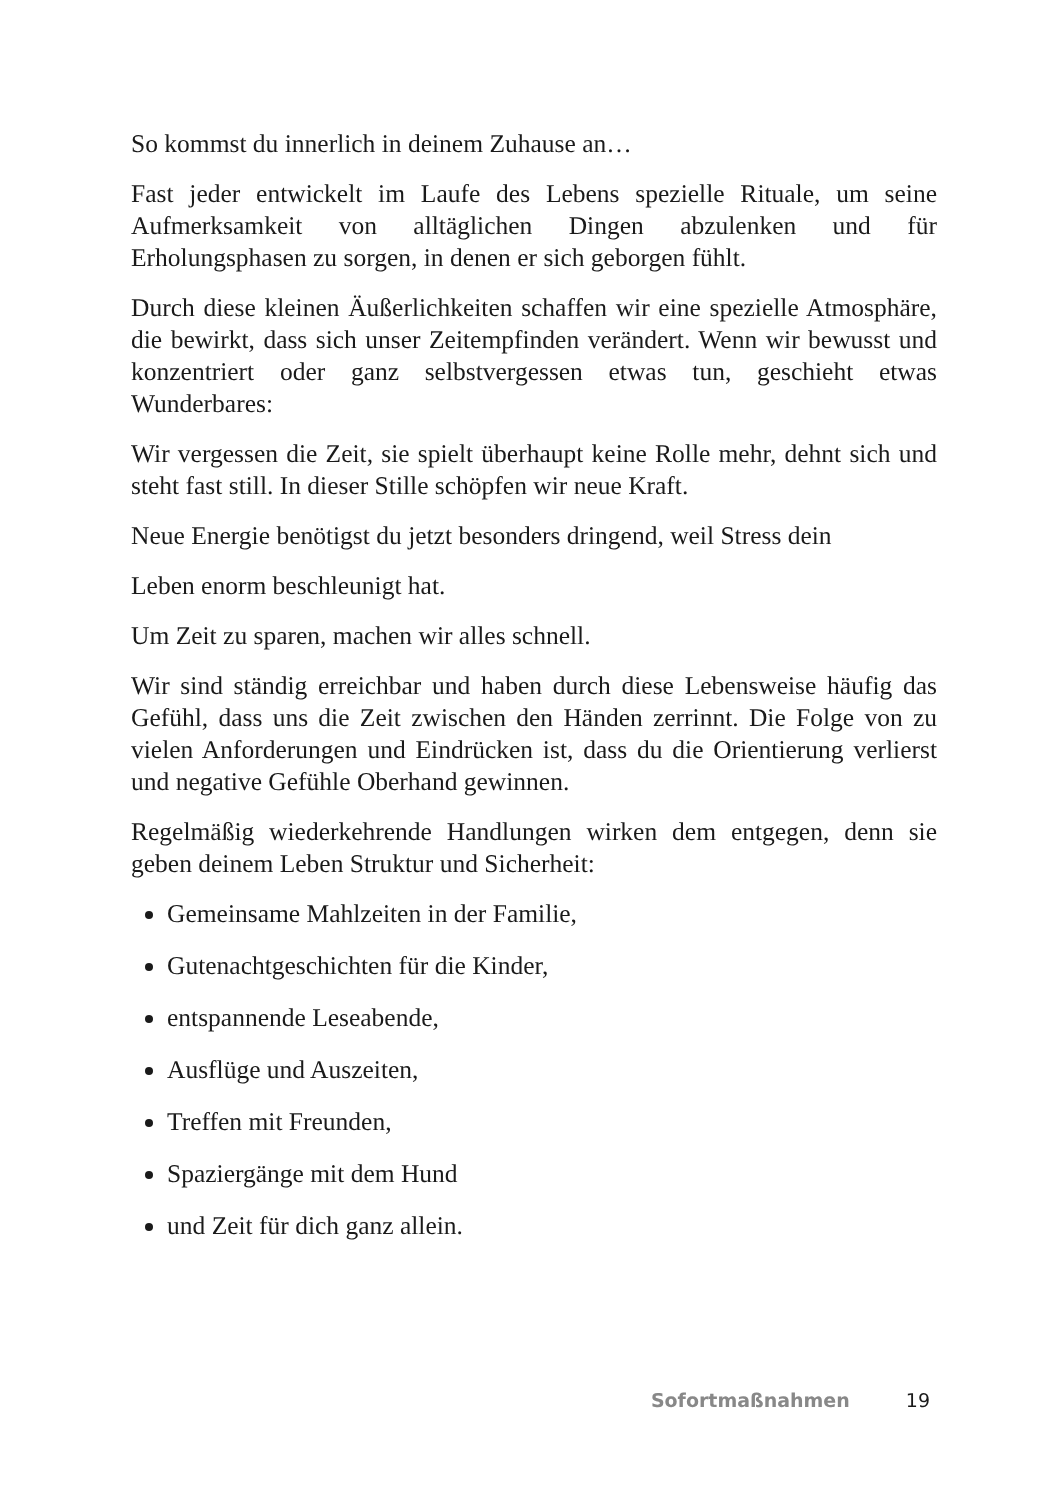So kommst du innerlich in deinem Zuhause an…
Fast jeder entwickelt im Laufe des Lebens spezielle Rituale, um seine Aufmerksamkeit von alltäglichen Dingen abzulenken und für Erholungsphasen zu sorgen, in denen er sich geborgen fühlt.
Durch diese kleinen Äußerlichkeiten schaffen wir eine spezielle Atmosphäre, die bewirkt, dass sich unser Zeitempfinden verändert. Wenn wir bewusst und konzentriert oder ganz selbstvergessen etwas tun, geschieht etwas Wunderbares:
Wir vergessen die Zeit, sie spielt überhaupt keine Rolle mehr, dehnt sich und steht fast still. In dieser Stille schöpfen wir neue Kraft.
Neue Energie benötigst du jetzt besonders dringend, weil Stress dein
Leben enorm beschleunigt hat.
Um Zeit zu sparen, machen wir alles schnell.
Wir sind ständig erreichbar und haben durch diese Lebensweise häufig das Gefühl, dass uns die Zeit zwischen den Händen zerrinnt. Die Folge von zu vielen Anforderungen und Eindrücken ist, dass du die Orientierung verlierst und negative Gefühle Oberhand gewinnen.
Regelmäßig wiederkehrende Handlungen wirken dem entgegen, denn sie geben deinem Leben Struktur und Sicherheit:
Gemeinsame Mahlzeiten in der Familie,
Gutenachtgeschichten für die Kinder,
entspannende Leseabende,
Ausflüge und Auszeiten,
Treffen mit Freunden,
Spaziergänge mit dem Hund
und Zeit für dich ganz allein.
Sofortmaßnahmen 19